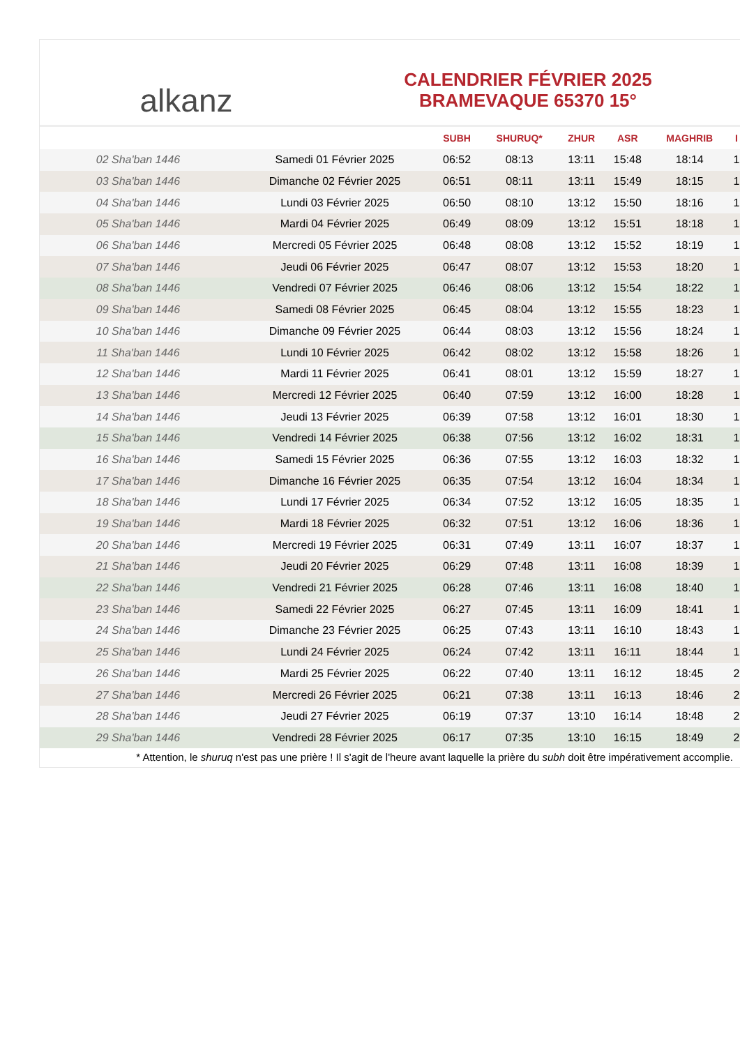alkanz
CALENDRIER FÉVRIER 2025
BRAMEVAQUE 65370 15°
| | | SUBH | SHURUQ* | ZHUR | ASR | MAGHRIB | I |
| --- | --- | --- | --- | --- | --- | --- | --- |
| 02 Sha'ban 1446 | Samedi 01 Février 2025 | 06:52 | 08:13 | 13:11 | 15:48 | 18:14 | 1 |
| 03 Sha'ban 1446 | Dimanche 02 Février 2025 | 06:51 | 08:11 | 13:11 | 15:49 | 18:15 | 1 |
| 04 Sha'ban 1446 | Lundi 03 Février 2025 | 06:50 | 08:10 | 13:12 | 15:50 | 18:16 | 1 |
| 05 Sha'ban 1446 | Mardi 04 Février 2025 | 06:49 | 08:09 | 13:12 | 15:51 | 18:18 | 1 |
| 06 Sha'ban 1446 | Mercredi 05 Février 2025 | 06:48 | 08:08 | 13:12 | 15:52 | 18:19 | 1 |
| 07 Sha'ban 1446 | Jeudi 06 Février 2025 | 06:47 | 08:07 | 13:12 | 15:53 | 18:20 | 1 |
| 08 Sha'ban 1446 | Vendredi 07 Février 2025 | 06:46 | 08:06 | 13:12 | 15:54 | 18:22 | 1 |
| 09 Sha'ban 1446 | Samedi 08 Février 2025 | 06:45 | 08:04 | 13:12 | 15:55 | 18:23 | 1 |
| 10 Sha'ban 1446 | Dimanche 09 Février 2025 | 06:44 | 08:03 | 13:12 | 15:56 | 18:24 | 1 |
| 11 Sha'ban 1446 | Lundi 10 Février 2025 | 06:42 | 08:02 | 13:12 | 15:58 | 18:26 | 1 |
| 12 Sha'ban 1446 | Mardi 11 Février 2025 | 06:41 | 08:01 | 13:12 | 15:59 | 18:27 | 1 |
| 13 Sha'ban 1446 | Mercredi 12 Février 2025 | 06:40 | 07:59 | 13:12 | 16:00 | 18:28 | 1 |
| 14 Sha'ban 1446 | Jeudi 13 Février 2025 | 06:39 | 07:58 | 13:12 | 16:01 | 18:30 | 1 |
| 15 Sha'ban 1446 | Vendredi 14 Février 2025 | 06:38 | 07:56 | 13:12 | 16:02 | 18:31 | 1 |
| 16 Sha'ban 1446 | Samedi 15 Février 2025 | 06:36 | 07:55 | 13:12 | 16:03 | 18:32 | 1 |
| 17 Sha'ban 1446 | Dimanche 16 Février 2025 | 06:35 | 07:54 | 13:12 | 16:04 | 18:34 | 1 |
| 18 Sha'ban 1446 | Lundi 17 Février 2025 | 06:34 | 07:52 | 13:12 | 16:05 | 18:35 | 1 |
| 19 Sha'ban 1446 | Mardi 18 Février 2025 | 06:32 | 07:51 | 13:12 | 16:06 | 18:36 | 1 |
| 20 Sha'ban 1446 | Mercredi 19 Février 2025 | 06:31 | 07:49 | 13:11 | 16:07 | 18:37 | 1 |
| 21 Sha'ban 1446 | Jeudi 20 Février 2025 | 06:29 | 07:48 | 13:11 | 16:08 | 18:39 | 1 |
| 22 Sha'ban 1446 | Vendredi 21 Février 2025 | 06:28 | 07:46 | 13:11 | 16:08 | 18:40 | 1 |
| 23 Sha'ban 1446 | Samedi 22 Février 2025 | 06:27 | 07:45 | 13:11 | 16:09 | 18:41 | 1 |
| 24 Sha'ban 1446 | Dimanche 23 Février 2025 | 06:25 | 07:43 | 13:11 | 16:10 | 18:43 | 1 |
| 25 Sha'ban 1446 | Lundi 24 Février 2025 | 06:24 | 07:42 | 13:11 | 16:11 | 18:44 | 1 |
| 26 Sha'ban 1446 | Mardi 25 Février 2025 | 06:22 | 07:40 | 13:11 | 16:12 | 18:45 | 2 |
| 27 Sha'ban 1446 | Mercredi 26 Février 2025 | 06:21 | 07:38 | 13:11 | 16:13 | 18:46 | 2 |
| 28 Sha'ban 1446 | Jeudi 27 Février 2025 | 06:19 | 07:37 | 13:10 | 16:14 | 18:48 | 2 |
| 29 Sha'ban 1446 | Vendredi 28 Février 2025 | 06:17 | 07:35 | 13:10 | 16:15 | 18:49 | 2 |
* Attention, le shuruq n'est pas une prière ! Il s'agit de l'heure avant laquelle la prière du subh doit être impérativement accomplie.